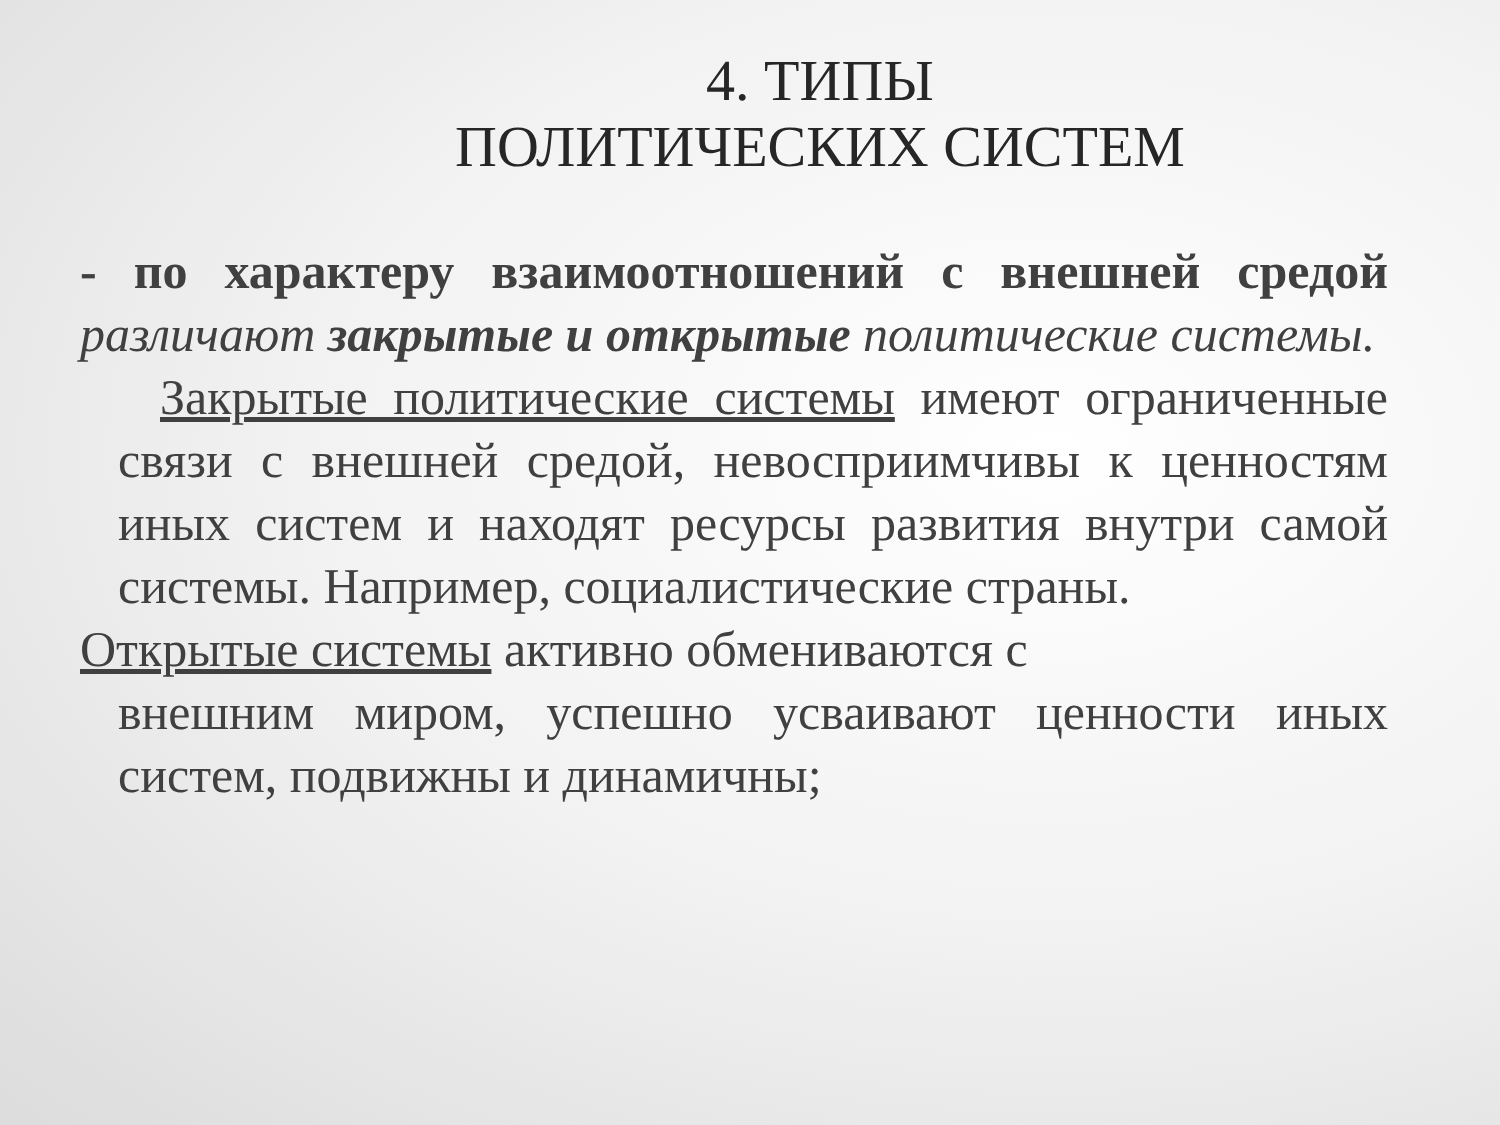4. ТИПЫ
ПОЛИТИЧЕСКИХ СИСТЕМ
- по характеру взаимоотношений с внешней средой различают закрытые и открытые политические системы.
Закрытые политические системы имеют ограниченные связи с внешней средой, невосприимчивы к ценностям иных систем и находят ресурсы развития внутри самой системы. Например, социалистические страны.
Открытые системы активно обмениваются с
внешним миром, успешно усваивают ценности иных систем, подвижны и динамичны;